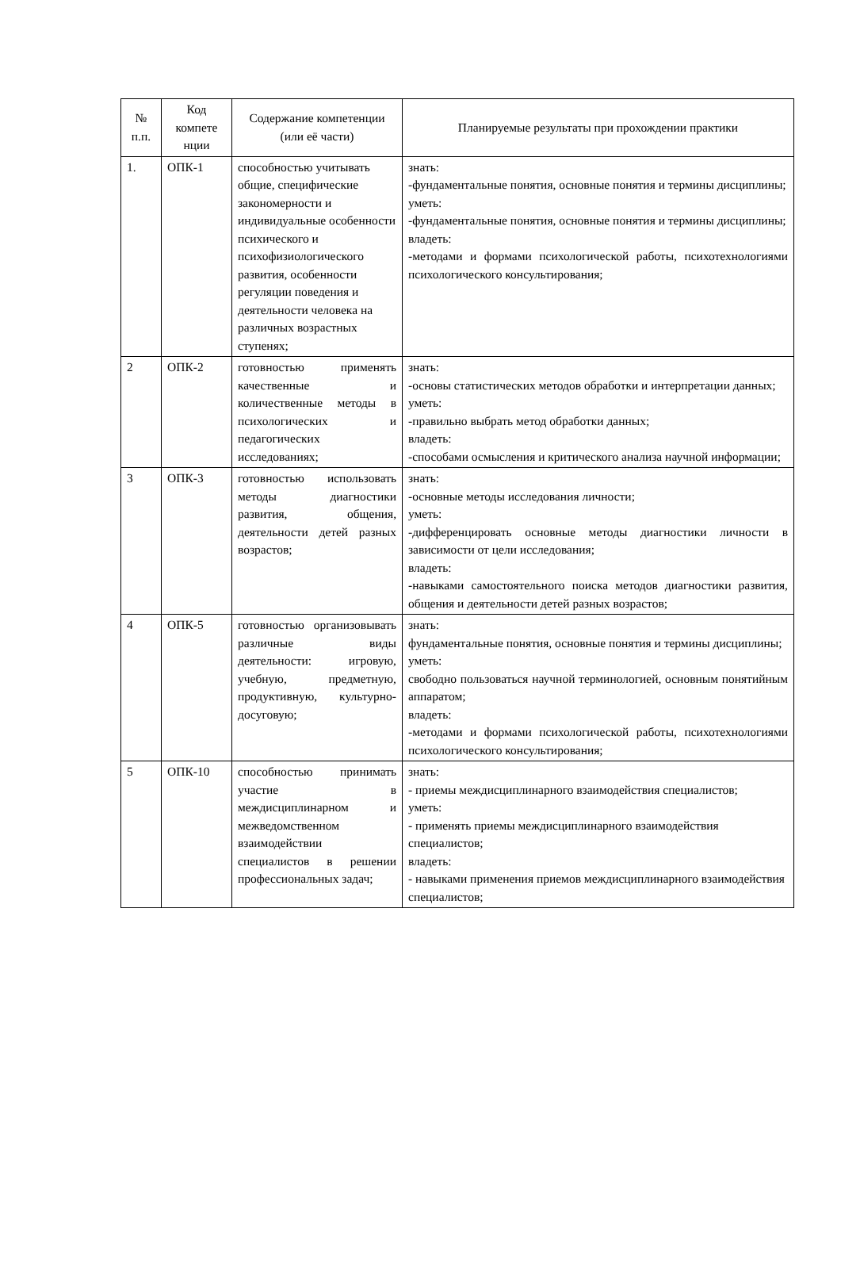| № п.п. | Код компете нции | Содержание компетенции (или её части) | Планируемые результаты при прохождении практики |
| --- | --- | --- | --- |
| 1. | ОПК-1 | способностью учитывать общие, специфические закономерности и индивидуальные особенности психического и психофизиологического развития, особенности регуляции поведения и деятельности человека на различных возрастных ступенях; | знать: -фундаментальные понятия, основные понятия и термины дисциплины; уметь: -фундаментальные понятия, основные понятия и термины дисциплины; владеть: -методами и формами психологической работы, психотехнологиями психологического консультирования; |
| 2 | ОПК-2 | готовностью применять качественные и количественные методы в психологических и педагогических исследованиях; | знать: -основы статистических методов обработки и интерпретации данных; уметь: -правильно выбрать метод обработки данных; владеть: -способами осмысления и критического анализа научной информации; |
| 3 | ОПК-3 | готовностью использовать методы диагностики развития, общения, деятельности детей разных возрастов; | знать: -основные методы исследования личности; уметь: -дифференцировать основные методы диагностики личности в зависимости от цели исследования; владеть: -навыками самостоятельного поиска методов диагностики развития, общения и деятельности детей разных возрастов; |
| 4 | ОПК-5 | готовностью организовывать различные виды деятельности: игровую, учебную, предметную, продуктивную, культурно-досуговую; | знать: фундаментальные понятия, основные понятия и термины дисциплины; уметь: свободно пользоваться научной терминологией, основным понятийным аппаратом; владеть: -методами и формами психологической работы, психотехнологиями психологического консультирования; |
| 5 | ОПК-10 | способностью принимать участие в междисциплинарном и межведомственном взаимодействии специалистов в решении профессиональных задач; | знать: - приемы междисциплинарного взаимодействия специалистов; уметь: - применять приемы междисциплинарного взаимодействия специалистов; владеть: - навыками применения приемов междисциплинарного взаимодействия специалистов; |